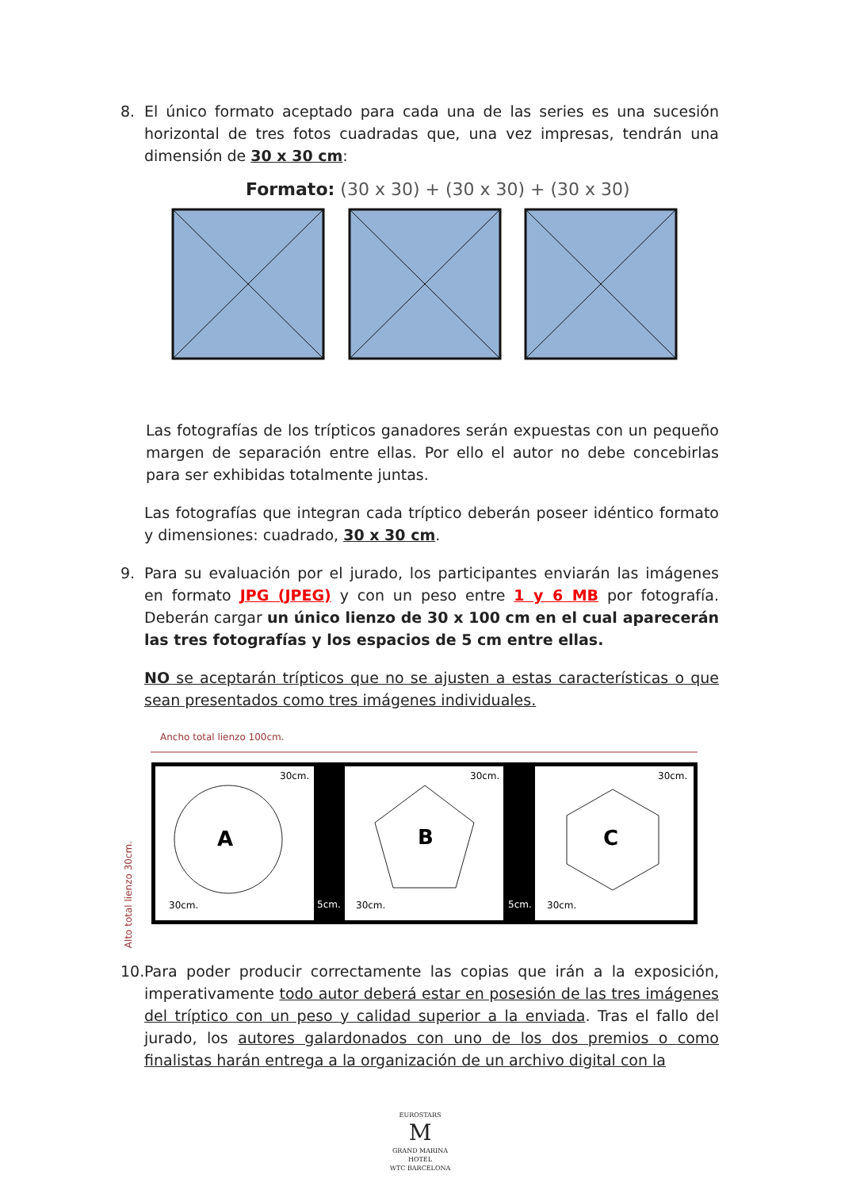8. El único formato aceptado para cada una de las series es una sucesión horizontal de tres fotos cuadradas que, una vez impresas, tendrán una dimensión de 30 x 30 cm:
Formato: (30 x 30) + (30 x 30) + (30 x 30)
Las fotografías de los trípticos ganadores serán expuestas con un pequeño margen de separación entre ellas. Por ello el autor no debe concebirlas para ser exhibidas totalmente juntas.
Las fotografías que integran cada tríptico deberán poseer idéntico formato y dimensiones: cuadrado, 30 x 30 cm.
9. Para su evaluación por el jurado, los participantes enviarán las imágenes en formato JPG (JPEG) y con un peso entre 1 y 6 MB por fotografía. Deberán cargar un único lienzo de 30 x 100 cm en el cual aparecerán las tres fotografías y los espacios de 5 cm entre ellas.
NO se aceptarán trípticos que no se ajusten a estas características o que sean presentados como tres imágenes individuales.
Ancho total lienzo 100cm.
A
B
C
30cm.
30cm.
30cm.
30cm.
30cm.
30cm.
Alto total lienzo 30cm.
5cm. 5cm.
10. Para poder producir correctamente las copias que irán a la exposición, imperativamente todo autor deberá estar en posesión de las tres imágenes del tríptico con un peso y calidad superior a la enviada. Tras el fallo del jurado, los autores galardonados con uno de los dos premios o como finalistas harán entrega a la organización de un archivo digital con la
EUROSTARS
M
GRAND MARINA
HOTEL
WTC BARCELONA